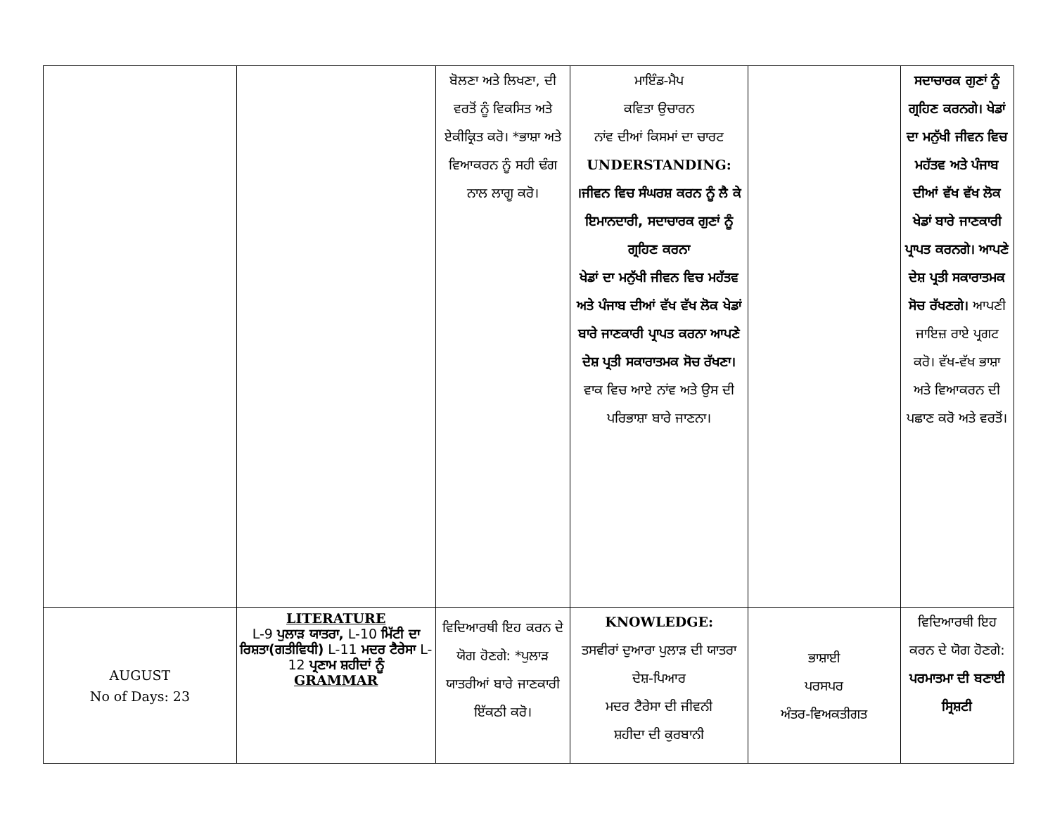| | | ਬੋਲਣਾ ਅਤੇ ਲਿਖਣਾ, ਦੀ ਵਰਤੋਂ ਨੂੰ ਵਿਕਸਿਤ ਅਤੇ ਏਕੀਕ੍ਰਿਤ ਕਰੋ। *ਭਾਸ਼ਾ ਅਤੇ ਵਿਆਕਰਨ ਨੂੰ ਸਹੀ ਢੰਗ ਨਾਲ ਲਾਗੂ ਕਰੋ। | ਮਾਇੰਡ-ਮੈਪ ਕਵਿਤਾ ਉਚਾਰਨ ਨਾਂਵ ਦੀਆਂ ਕਿਸਮਾਂ ਦਾ ਚਾਰਟ UNDERSTANDING: ।ਜੀਵਨ ਵਿਚ ਸੰਘਰਸ਼ ਕਰਨ ਨੂੰ ਲੈ ਕੇ ਇਮਾਨਦਾਰੀ, ਸਦਾਚਾਰਕ ਗੁਣਾਂ ਨੂੰ ਗ੍ਰਹਿਣ ਕਰਨਾ ਖੇਡਾਂ ਦਾ ਮਨੁੱਖੀ ਜੀਵਨ ਵਿਚ ਮਹੱਤਵ ਅਤੇ ਪੰਜਾਬ ਦੀਆਂ ਵੱਖ ਵੱਖ ਲੋਕ ਖੇਡਾਂ ਬਾਰੇ ਜਾਣਕਾਰੀ ਪ੍ਰਾਪਤ ਕਰਨਾ ਆਪਣੇ ਦੇਸ਼ ਪ੍ਰਤੀ ਸਕਾਰਾਤਮਕ ਸੋਚ ਰੱਖਣਾ। ਵਾਕ ਵਿਚ ਆਏ ਨਾਂਵ ਅਤੇ ਉਸ ਦੀ ਪਰਿਭਾਸ਼ਾ ਬਾਰੇ ਜਾਣਨਾ। | | ਸਦਾਚਾਰਕ ਗੁਣਾਂ ਨੂੰ ਗ੍ਰਹਿਣ ਕਰਨਗੇ। ਖੇਡਾਂ ਦਾ ਮਨੁੱਖੀ ਜੀਵਨ ਵਿਚ ਮਹੱਤਵ ਅਤੇ ਪੰਜਾਬ ਦੀਆਂ ਵੱਖ ਵੱਖ ਲੋਕ ਖੇਡਾਂ ਬਾਰੇ ਜਾਣਕਾਰੀ ਪ੍ਰਾਪਤ ਕਰਨਗੇ। ਆਪਣੇ ਦੇਸ਼ ਪ੍ਰਤੀ ਸਕਾਰਾਤਮਕ ਸੋਚ ਰੱਖਣਗੇ। ਆਪਣੀ ਜਾਇਜ਼ ਰਾਏ ਪ੍ਰਗਟ ਕਰੋ। ਵੱਖ-ਵੱਖ ਭਾਸ਼ਾ ਅਤੇ ਵਿਆਕਰਨ ਦੀ ਪਛਾਣ ਕਰੋ ਅਤੇ ਵਰਤੋਂ। |
| AUGUST No of Days: 23 | LITERATURE L-9 ਪੁਲਾੜ ਯਾਤਰਾ, L-10 ਮਿੱਟੀ ਦਾ ਰਿਸ਼ਤਾ(ਗਤੀਵਿਧੀ) L-11 ਮਦਰ ਟੈਰੇਸਾ L-12 ਪ੍ਰਣਾਮ ਸ਼ਹੀਦਾਂ ਨੂੰ GRAMMAR | ਵਿਦਿਆਰਥੀ ਇਹ ਕਰਨ ਦੇ ਯੋਗ ਹੋਣਗੇ: *ਪੁਲਾੜ ਯਾਤਰੀਆਂ ਬਾਰੇ ਜਾਣਕਾਰੀ ਇੱਕਠੀ ਕਰੋ। | KNOWLEDGE: ਤਸਵੀਰਾਂ ਦੁਆਰਾ ਪੁਲਾੜ ਦੀ ਯਾਤਰਾ ਦੇਸ਼-ਪਿਆਰ ਮਦਰ ਟੈਰੇਸਾ ਦੀ ਜੀਵਨੀ ਸ਼ਹੀਦਾ ਦੀ ਕੁਰਬਾਨੀ | ਭਾਸ਼ਾਈ ਪਰਸਪਰ ਅੰਤਰ-ਵਿਅਕਤੀਗਤ | ਵਿਦਿਆਰਥੀ ਇਹ ਕਰਨ ਦੇ ਯੋਗ ਹੋਣਗੇ: ਪਰਮਾਤਮਾ ਦੀ ਬਣਾਈ ਸ੍ਰਿਸ਼ਟੀ |